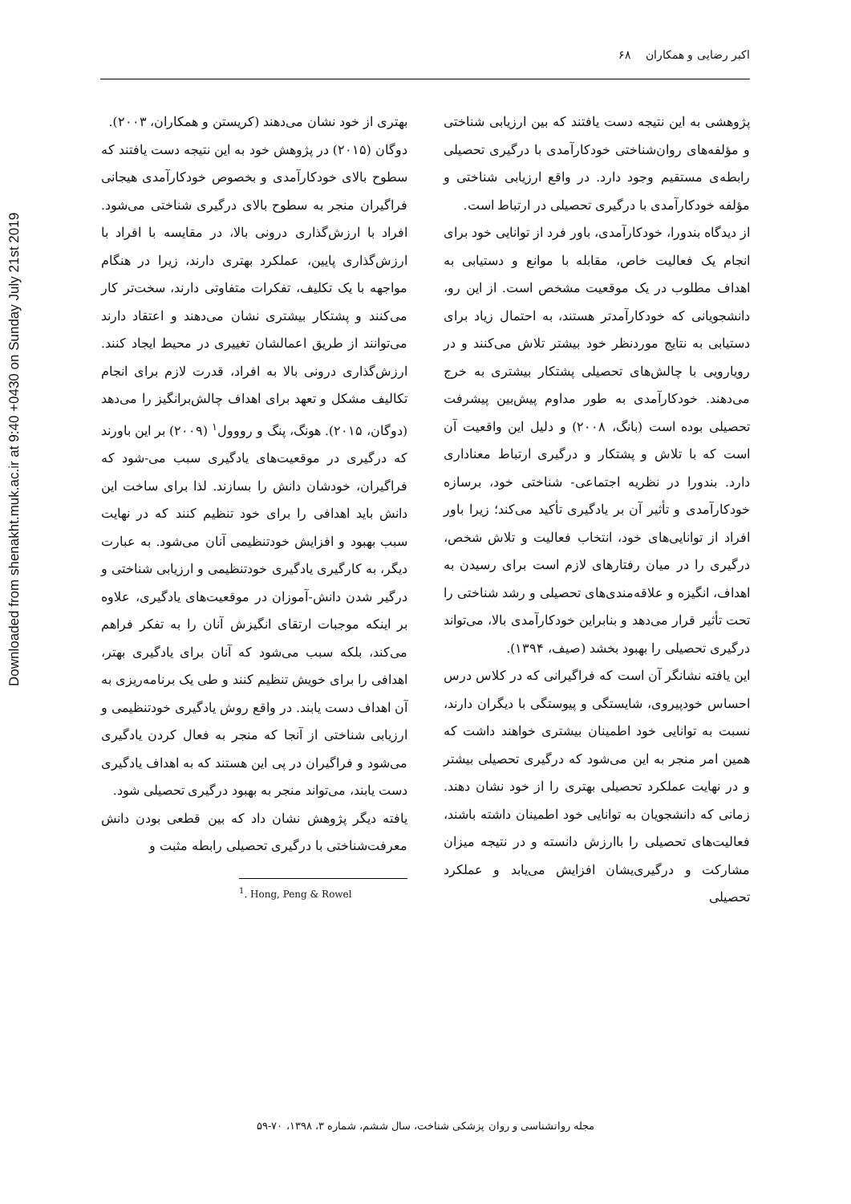Downloaded from shenakht.muk.ac.ir at 9:40 +0430 on Sunday July 21st 2019
اکبر رضایی و همکاران ۶۸
پژوهشی به این نتیجه دست یافتند که بین ارزیابی شناختی و مؤلفه‌های روان‌شناختی خودکارآمدی با درگیری تحصیلی رابطه‌ی مستقیم وجود دارد. در واقع ارزیابی شناختی و مؤلفه خودکارآمدی با درگیری تحصیلی در ارتباط است.
از دیدگاه بندورا، خودکارآمدی، باور فرد از توانایی خود برای انجام یک فعالیت خاص، مقابله با موانع و دستیابی به اهداف مطلوب در یک موقعیت مشخص است. از این رو، دانشجویانی که خودکارآمدتر هستند، به احتمال زیاد برای دستیابی به نتایج موردنظر خود بیشتر تلاش می‌کنند و در رویارویی با چالش‌های تحصیلی پشتکار بیشتری به خرج می‌دهند. خودکارآمدی به طور مداوم پیش‌بین پیشرفت تحصیلی بوده است (بانگ، ۲۰۰۸) و دلیل این واقعیت آن است که با تلاش و پشتکار و درگیری ارتباط معناداری دارد. بندورا در نظریه اجتماعی- شناختی خود، برسازه خودکارآمدی و تأثیر آن بر یادگیری تأکید می‌کند؛ زیرا باور افراد از توانایی‌های خود، انتخاب فعالیت و تلاش شخص، درگیری را در میان رفتارهای لازم است برای رسیدن به اهداف، انگیزه و علاقه‌مندی‌های تحصیلی و رشد شناختی را تحت تأثیر قرار می‌دهد و بنابراین خودکارآمدی بالا، می‌تواند درگیری تحصیلی را بهبود بخشد (صیف، ۱۳۹۴).
این یافته نشانگر آن است که فراگیرانی که در کلاس درس احساس خودپیروی، شایستگی و پیوستگی با دیگران دارند، نسبت به توانایی خود اطمینان بیشتری خواهند داشت که همین امر منجر به این می‌شود که درگیری تحصیلی بیشتر و در نهایت عملکرد تحصیلی بهتری را از خود نشان دهند. زمانی که دانشجویان به توانایی خود اطمینان داشته باشند، فعالیت‌های تحصیلی را باارزش دانسته و در نتیجه میزان مشارکت و درگیری‌یشان افزایش می‌یابد و عملکرد تحصیلی
بهتری از خود نشان می‌دهند (کریستن و همکاران، ۲۰۰۳).
دوگان (۲۰۱۵) در پژوهش خود به این نتیجه دست یافتند که سطوح بالای خودکارآمدی و بخصوص خودکارآمدی هیجانی فراگیران منجر به سطوح بالای درگیری شناختی می‌شود. افراد با ارزش‌گذاری درونی بالا، در مقایسه با افراد با ارزش‌گذاری پایین، عملکرد بهتری دارند، زیرا در هنگام مواجهه با یک تکلیف، تفکرات متفاوتی دارند، سخت‌تر کار می‌کنند و پشتکار بیشتری نشان می‌دهند و اعتقاد دارند می‌توانند از طریق اعمالشان تغییری در محیط ایجاد کنند. ارزش‌گذاری درونی بالا به افراد، قدرت لازم برای انجام تکالیف مشکل و تعهد برای اهداف چالش‌برانگیز را می‌دهد (دوگان، ۲۰۱۵). هونگ، پنگ و رووول<sup>۱</sup> (۲۰۰۹) بر این باورند که درگیری در موقعیت‌های یادگیری سبب می-شود که فراگیران، خودشان دانش را بسازند. لذا برای ساخت این دانش باید اهدافی را برای خود تنظیم کنند که در نهایت سبب بهبود و افزایش خودتنظیمی آنان می‌شود. به عبارت دیگر، به کارگیری یادگیری خودتنظیمی و ارزیابی شناختی و درگیر شدن دانش-آموزان در موقعیت‌های یادگیری، علاوه بر اینکه موجبات ارتقای انگیزش آنان را به تفکر فراهم می‌کند، بلکه سبب می‌شود که آنان برای یادگیری بهتر، اهدافی را برای خویش تنظیم کنند و طی یک برنامه‌ریزی به آن اهداف دست یابند. در واقع روش یادگیری خودتنظیمی و ارزیابی شناختی از آنجا که منجر به فعال کردن یادگیری می‌شود و فراگیران در پی این هستند که به اهداف یادگیری دست یابند، می‌تواند منجر به بهبود درگیری تحصیلی شود.
یافته دیگر پژوهش نشان داد که بین قطعی بودن دانش معرفت‌شناختی با درگیری تحصیلی رابطه مثبت و
<sup>1</sup>. Hong, Peng & Rowel
مجله روانشناسی و روان پزشکی شناخت، سال ششم، شماره ۳، ۱۳۹۸، ۷۰-۵۹